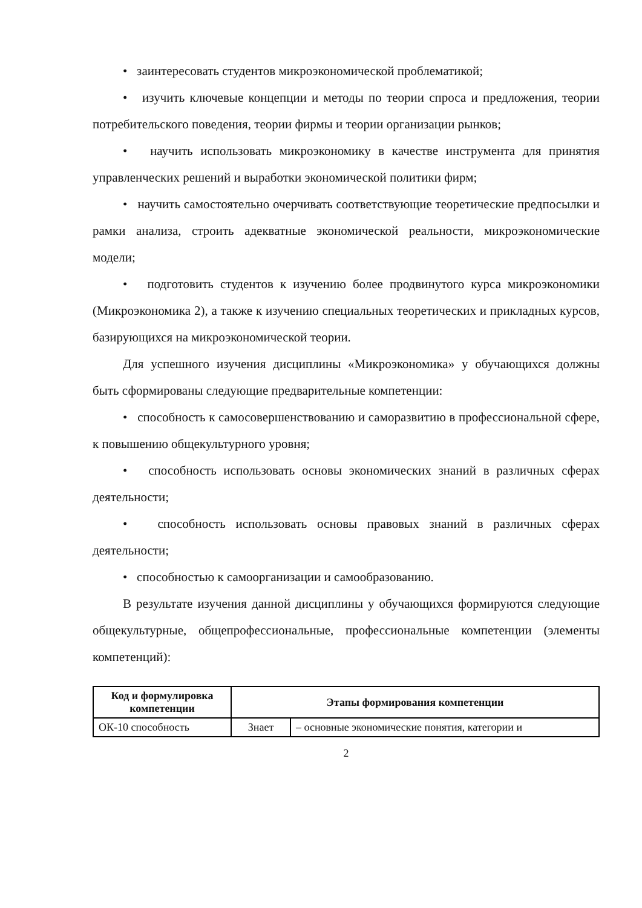• заинтересовать студентов микроэкономической проблематикой;
• изучить ключевые концепции и методы по теории спроса и предложения, теории потребительского поведения, теории фирмы и теории организации рынков;
• научить использовать микроэкономику в качестве инструмента для принятия управленческих решений и выработки экономической политики фирм;
• научить самостоятельно очерчивать соответствующие теоретические предпосылки и рамки анализа, строить адекватные экономической реальности, микроэкономические модели;
• подготовить студентов к изучению более продвинутого курса микроэкономики (Микроэкономика 2), а также к изучению специальных теоретических и прикладных курсов, базирующихся на микроэкономической теории.
Для успешного изучения дисциплины «Микроэкономика» у обучающихся должны быть сформированы следующие предварительные компетенции:
• способность к самосовершенствованию и саморазвитию в профессиональной сфере, к повышению общекультурного уровня;
• способность использовать основы экономических знаний в различных сферах деятельности;
• способность использовать основы правовых знаний в различных сферах деятельности;
• способностью к самоорганизации и самообразованию.
В результате изучения данной дисциплины у обучающихся формируются следующие общекультурные, общепрофессиональные, профессиональные компетенции (элементы компетенций):
| Код и формулировка компетенции | Этапы формирования компетенции | |
| --- | --- | --- |
| ОК-10 способность | Знает | – основные экономические понятия, категории и |
2